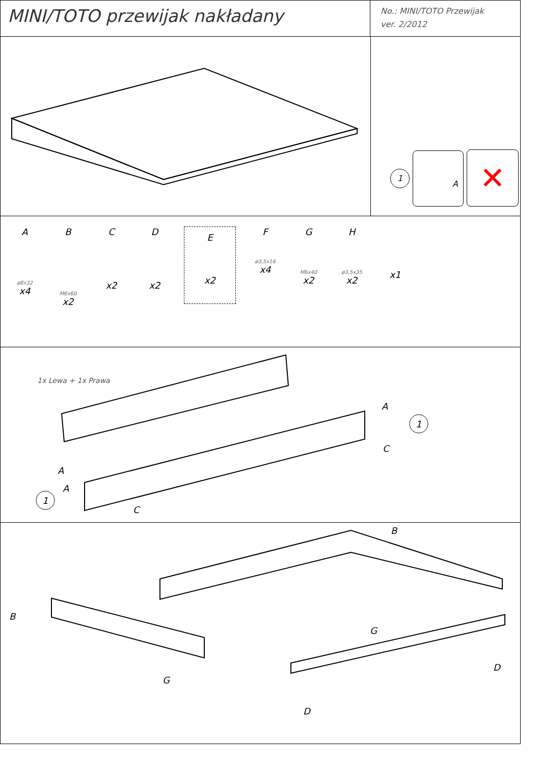MINI/TOTO przewijak nakładany
No.: MINI/TOTO Przewijak
ver. 2/2012
1 A ✕
A
ø8x32
x4
B
M6x60
x2
C
x2
D
x2
E
x2
F
ø3,5x16
x4
G
M6x40
x2
H
ø3,5x35
x2
x1
1x Lewa + 1x Prawa
A
1
C
A
A
1
C
B
B
G
G
D
D